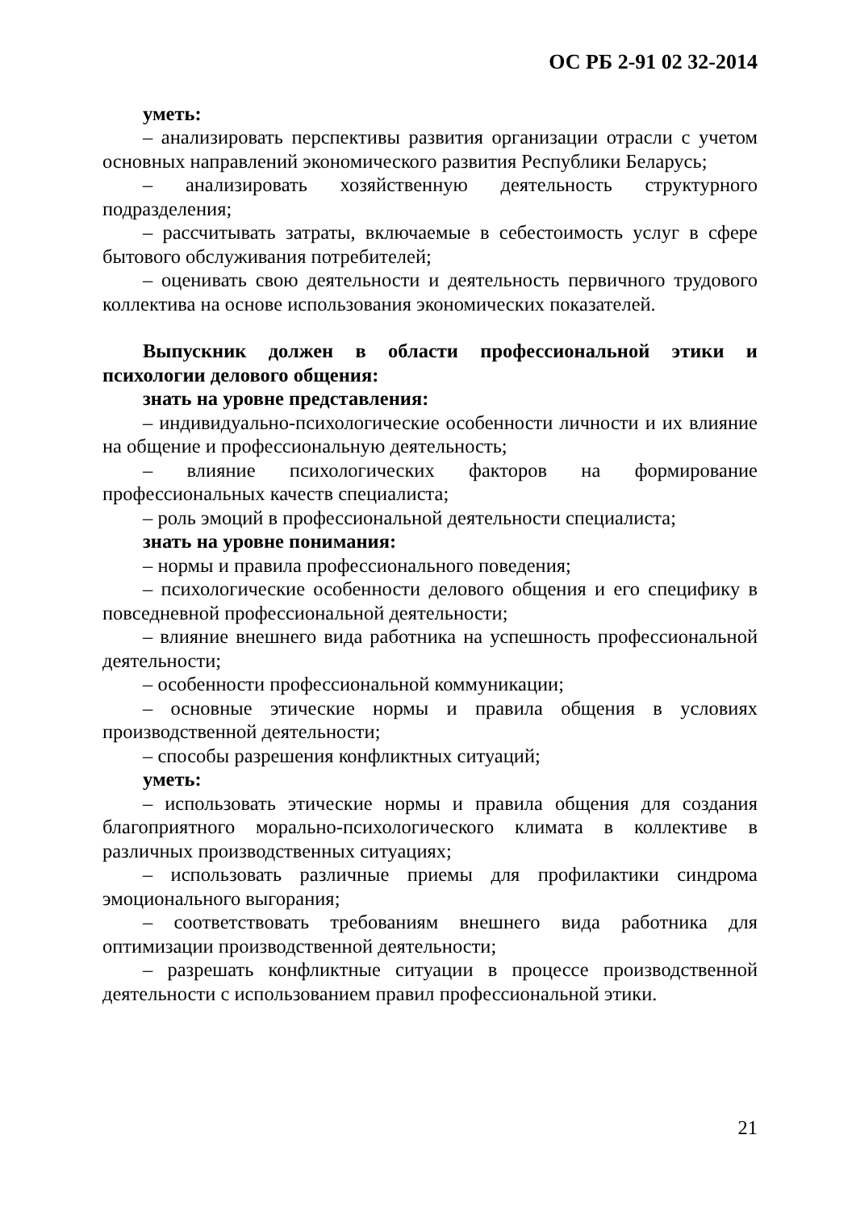ОС РБ 2-91 02 32-2014
уметь:
– анализировать перспективы развития организации отрасли с учетом основных направлений экономического развития Республики Беларусь;
– анализировать хозяйственную деятельность структурного подразделения;
– рассчитывать затраты, включаемые в себестоимость услуг в сфере бытового обслуживания потребителей;
– оценивать свою деятельности и деятельность первичного трудового коллектива на основе использования экономических показателей.
Выпускник должен в области профессиональной этики и психологии делового общения:
знать на уровне представления:
– индивидуально-психологические особенности личности и их влияние на общение и профессиональную деятельность;
– влияние психологических факторов на формирование профессиональных качеств специалиста;
– роль эмоций в профессиональной деятельности специалиста;
знать на уровне понимания:
– нормы и правила профессионального поведения;
– психологические особенности делового общения и его специфику в повседневной профессиональной деятельности;
– влияние внешнего вида работника на успешность профессиональной деятельности;
– особенности профессиональной коммуникации;
– основные этические нормы и правила общения в условиях производственной деятельности;
– способы разрешения конфликтных ситуаций;
уметь:
– использовать этические нормы и правила общения для создания благоприятного морально-психологического климата в коллективе в различных производственных ситуациях;
– использовать различные приемы для профилактики синдрома эмоционального выгорания;
– соответствовать требованиям внешнего вида работника для оптимизации производственной деятельности;
– разрешать конфликтные ситуации в процессе производственной деятельности с использованием правил профессиональной этики.
21